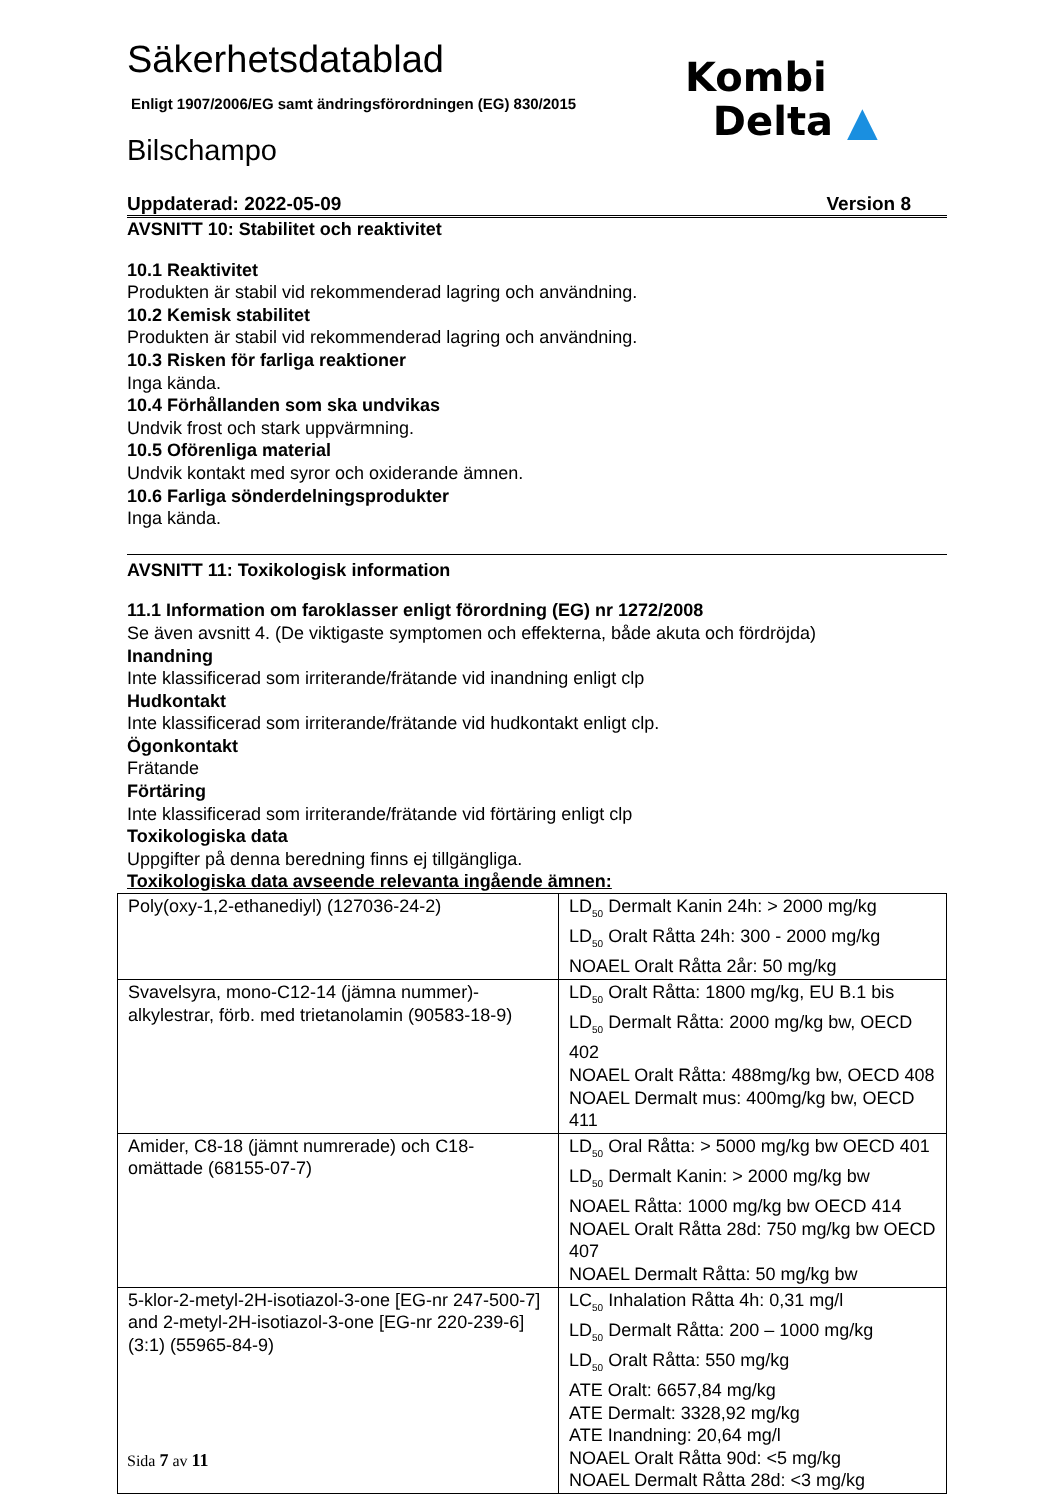Kombi
Delta ▲
Säkerhetsdatablad
Enligt 1907/2006/EG samt ändringsförordningen (EG) 830/2015
Bilschampo
Uppdaterad: 2022-05-09 Version 8
AVSNITT 10: Stabilitet och reaktivitet
10.1 Reaktivitet
Produkten är stabil vid rekommenderad lagring och användning.
10.2 Kemisk stabilitet
Produkten är stabil vid rekommenderad lagring och användning.
10.3 Risken för farliga reaktioner
Inga kända.
10.4 Förhållanden som ska undvikas
Undvik frost och stark uppvärmning.
10.5 Oförenliga material
Undvik kontakt med syror och oxiderande ämnen.
10.6 Farliga sönderdelningsprodukter
Inga kända.
AVSNITT 11: Toxikologisk information
11.1 Information om faroklasser enligt förordning (EG) nr 1272/2008
Se även avsnitt 4. (De viktigaste symptomen och effekterna, både akuta och fördröjda)
Inandning
Inte klassificerad som irriterande/frätande vid inandning enligt clp
Hudkontakt
Inte klassificerad som irriterande/frätande vid hudkontakt enligt clp.
Ögonkontakt
Frätande
Förtäring
Inte klassificerad som irriterande/frätande vid förtäring enligt clp
Toxikologiska data
Uppgifter på denna beredning finns ej tillgängliga.
Toxikologiska data avseende relevanta ingående ämnen:
| Poly(oxy-1,2-ethanediyl) (127036-24-2) | LD<sub>50</sub> Dermalt Kanin 24h: > 2000 mg/kg LD<sub>50</sub> Oralt Råtta 24h: 300 - 2000 mg/kg NOAEL Oralt Råtta 2år: 50 mg/kg |
| Svavelsyra, mono-C12-14 (jämna nummer)-alkylestrar, förb. med trietanolamin (90583-18-9) | LD<sub>50</sub> Oralt Råtta: 1800 mg/kg, EU B.1 bis LD<sub>50</sub> Dermalt Råtta: 2000 mg/kg bw, OECD 402 NOAEL Oralt Råtta: 488mg/kg bw, OECD 408 NOAEL Dermalt mus: 400mg/kg bw, OECD 411 |
| Amider, C8-18 (jämnt numrerade) och C18-omättade (68155-07-7) | LD<sub>50</sub> Oral Råtta: > 5000 mg/kg bw OECD 401 LD<sub>50</sub> Dermalt Kanin: > 2000 mg/kg bw NOAEL Råtta: 1000 mg/kg bw OECD 414 NOAEL Oralt Råtta 28d: 750 mg/kg bw OECD 407 NOAEL Dermalt Råtta: 50 mg/kg bw |
| 5-klor-2-metyl-2H-isotiazol-3-one [EG-nr 247-500-7] and 2-metyl-2H-isotiazol-3-one [EG-nr 220-239-6] (3:1) (55965-84-9) | LC<sub>50</sub> Inhalation Råtta 4h: 0,31 mg/l LD<sub>50</sub> Dermalt Råtta: 200 – 1000 mg/kg LD<sub>50</sub> Oralt Råtta: 550 mg/kg ATE Oralt: 6657,84 mg/kg ATE Dermalt: 3328,92 mg/kg ATE Inandning: 20,64 mg/l NOAEL Oralt Råtta 90d: <5 mg/kg NOAEL Dermalt Råtta 28d: <3 mg/kg |
Sida 7 av 11